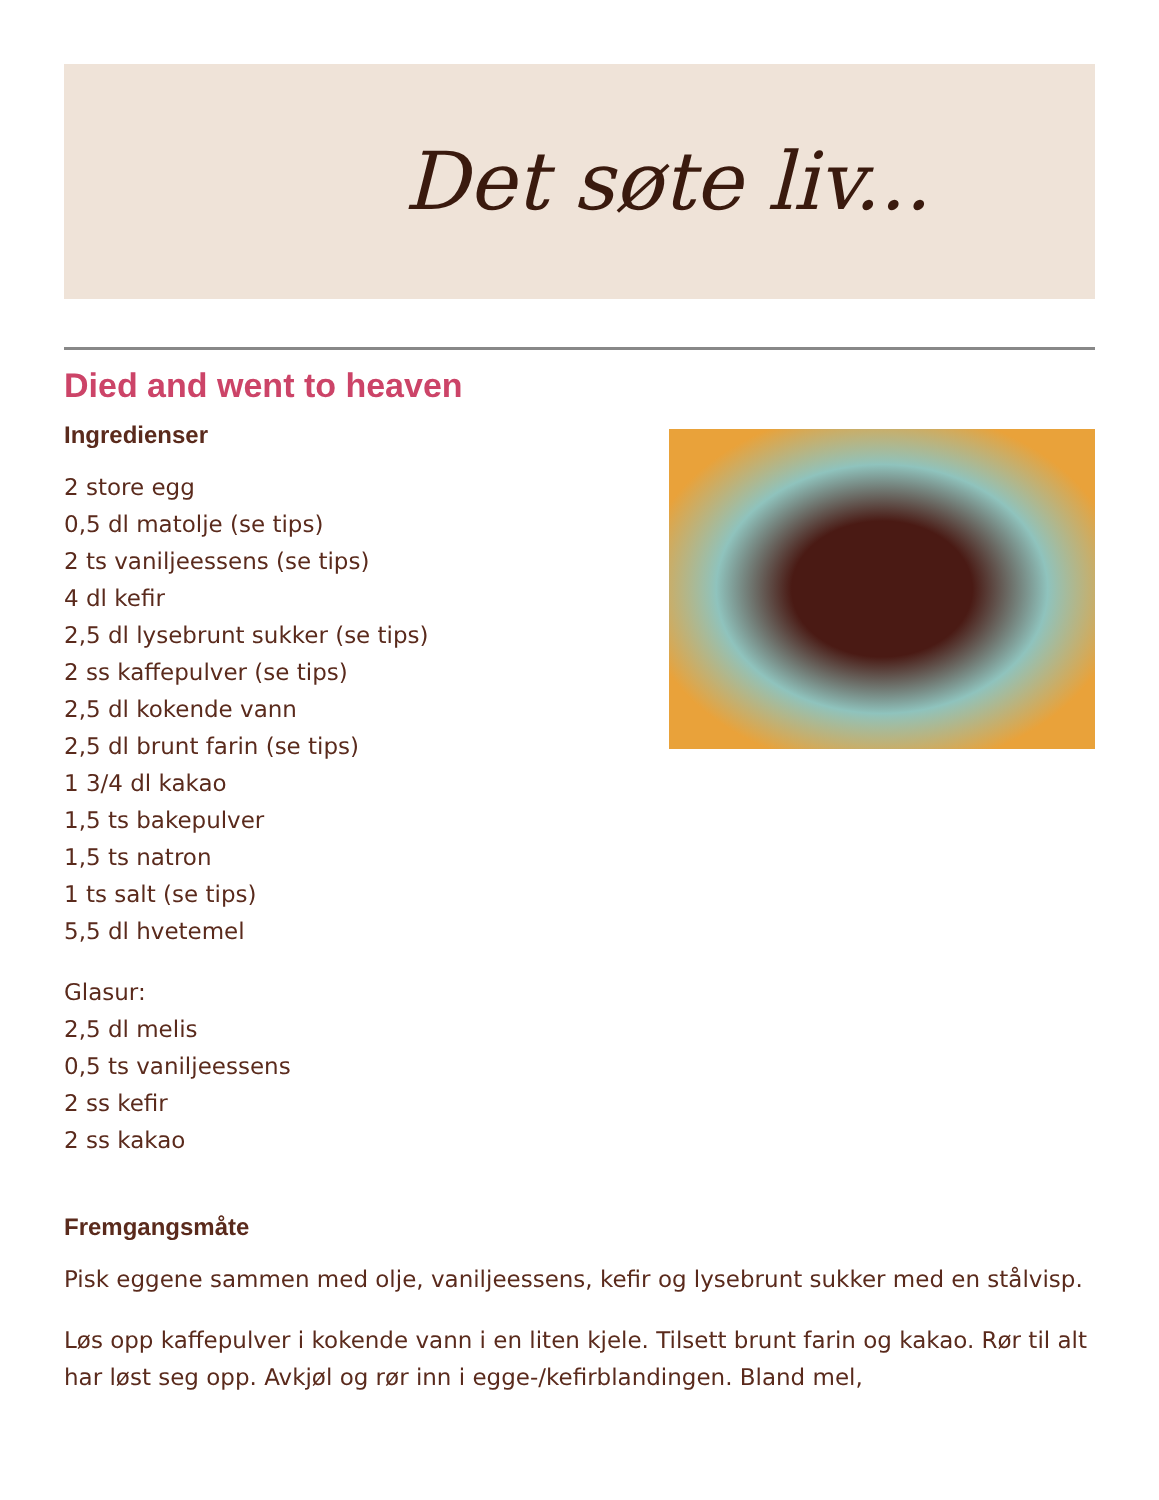Det søte liv...
Died and went to heaven
Ingredienser
2 store egg
0,5 dl matolje (se tips)
2 ts vaniljeessens (se tips)
4 dl kefir
2,5 dl lysebrunt sukker (se tips)
2 ss kaffepulver (se tips)
2,5 dl kokende vann
2,5 dl brunt farin (se tips)
1 3/4 dl kakao
1,5 ts bakepulver
1,5 ts natron
1 ts salt (se tips)
5,5 dl hvetemel
Glasur:
2,5 dl melis
0,5 ts vaniljeessens
2 ss kefir
2 ss kakao
Fremgangsmåte
Pisk eggene sammen med olje, vaniljeessens, kefir og lysebrunt sukker med en stålvisp.
Løs opp kaffepulver i kokende vann i en liten kjele. Tilsett brunt farin og kakao. Rør til alt har løst seg opp. Avkjøl og rør inn i egge-/kefirblandingen. Bland mel,